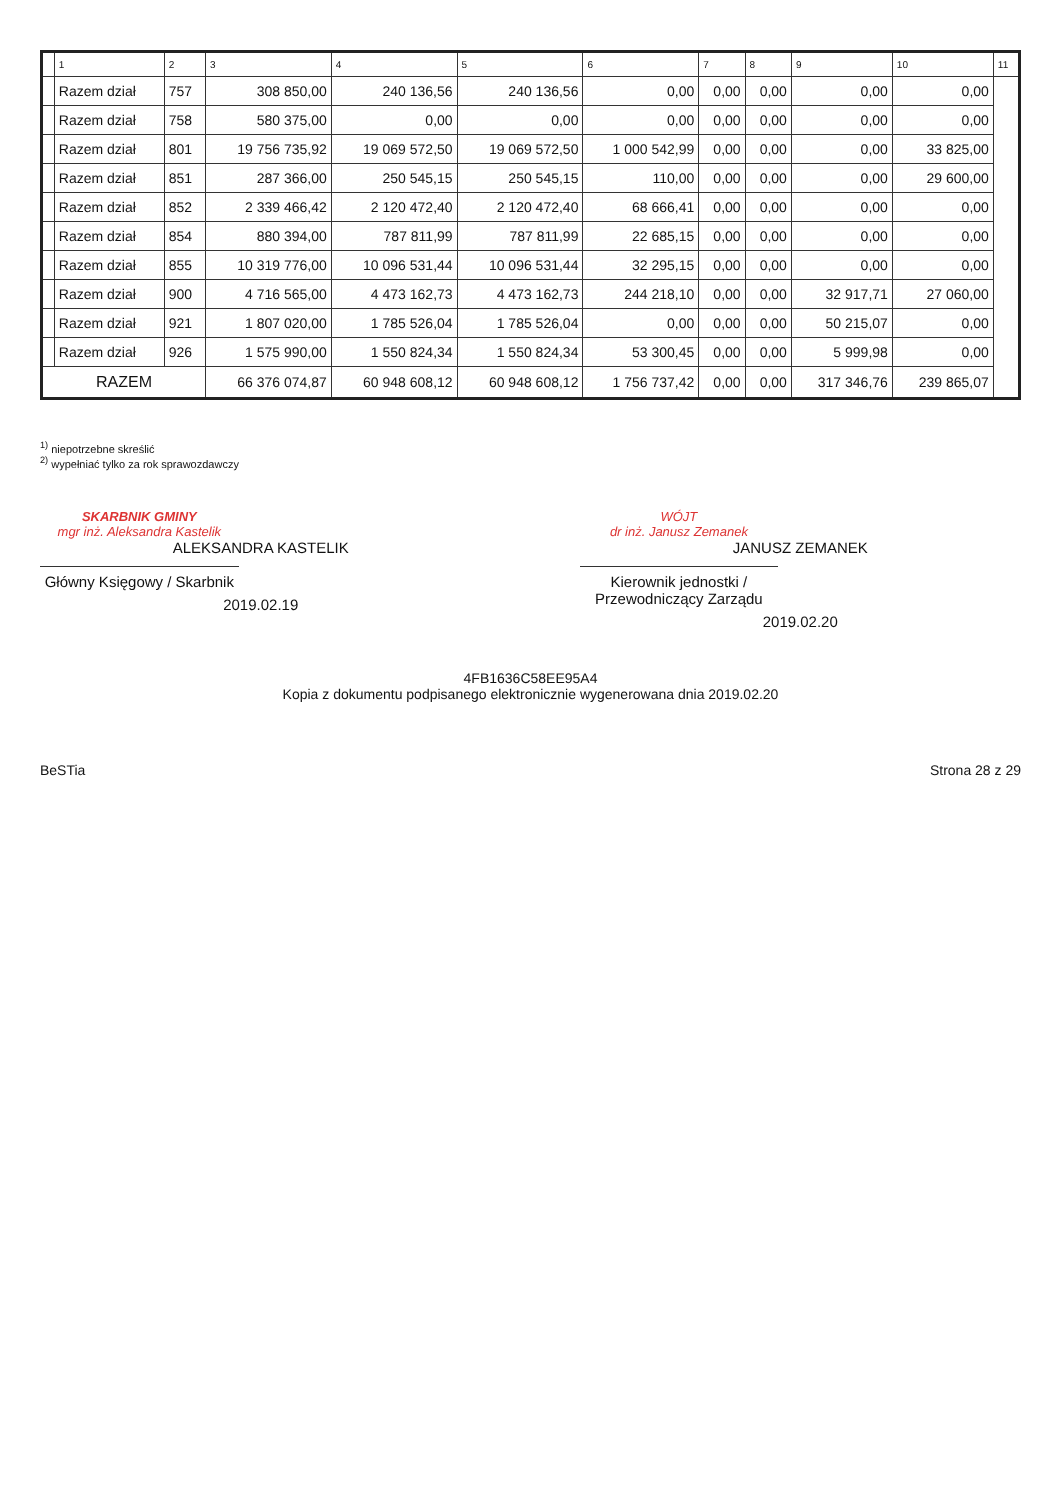| | 1 | 2 | 3 | 4 | 5 | 6 | 7 | 8 | 9 | 10 | 11 |
| --- | --- | --- | --- | --- | --- | --- | --- | --- | --- | --- | --- |
| | Razem dział | 757 | 308 850,00 | 240 136,56 | 240 136,56 | 0,00 | 0,00 | 0,00 | 0,00 | 0,00 | |
| | Razem dział | 758 | 580 375,00 | 0,00 | 0,00 | 0,00 | 0,00 | 0,00 | 0,00 | 0,00 | |
| | Razem dział | 801 | 19 756 735,92 | 19 069 572,50 | 19 069 572,50 | 1 000 542,99 | 0,00 | 0,00 | 0,00 | 33 825,00 | |
| | Razem dział | 851 | 287 366,00 | 250 545,15 | 250 545,15 | 110,00 | 0,00 | 0,00 | 0,00 | 29 600,00 | |
| | Razem dział | 852 | 2 339 466,42 | 2 120 472,40 | 2 120 472,40 | 68 666,41 | 0,00 | 0,00 | 0,00 | 0,00 | |
| | Razem dział | 854 | 880 394,00 | 787 811,99 | 787 811,99 | 22 685,15 | 0,00 | 0,00 | 0,00 | 0,00 | |
| | Razem dział | 855 | 10 319 776,00 | 10 096 531,44 | 10 096 531,44 | 32 295,15 | 0,00 | 0,00 | 0,00 | 0,00 | |
| | Razem dział | 900 | 4 716 565,00 | 4 473 162,73 | 4 473 162,73 | 244 218,10 | 0,00 | 0,00 | 32 917,71 | 27 060,00 | |
| | Razem dział | 921 | 1 807 020,00 | 1 785 526,04 | 1 785 526,04 | 0,00 | 0,00 | 0,00 | 50 215,07 | 0,00 | |
| | Razem dział | 926 | 1 575 990,00 | 1 550 824,34 | 1 550 824,34 | 53 300,45 | 0,00 | 0,00 | 5 999,98 | 0,00 | |
| RAZEM | | | 66 376 074,87 | 60 948 608,12 | 60 948 608,12 | 1 756 737,42 | 0,00 | 0,00 | 317 346,76 | 239 865,07 | |
<sup>1)</sup> niepotrzebne skreślić
<sup>2)</sup> wypełniać tylko za rok sprawozdawczy
SKARBNIK GMINY
mgr inż. Aleksandra Kastelik
ALEKSANDRA KASTELIK
Główny Księgowy / Skarbnik
2019.02.19
WÓJT
dr inż. Janusz Zemanek
JANUSZ ZEMANEK
Kierownik jednostki / Przewodniczący Zarządu
2019.02.20
4FB1636C58EE95A4
Kopia z dokumentu podpisanego elektronicznie wygenerowana dnia 2019.02.20
BeSTia Strona 28 z 29